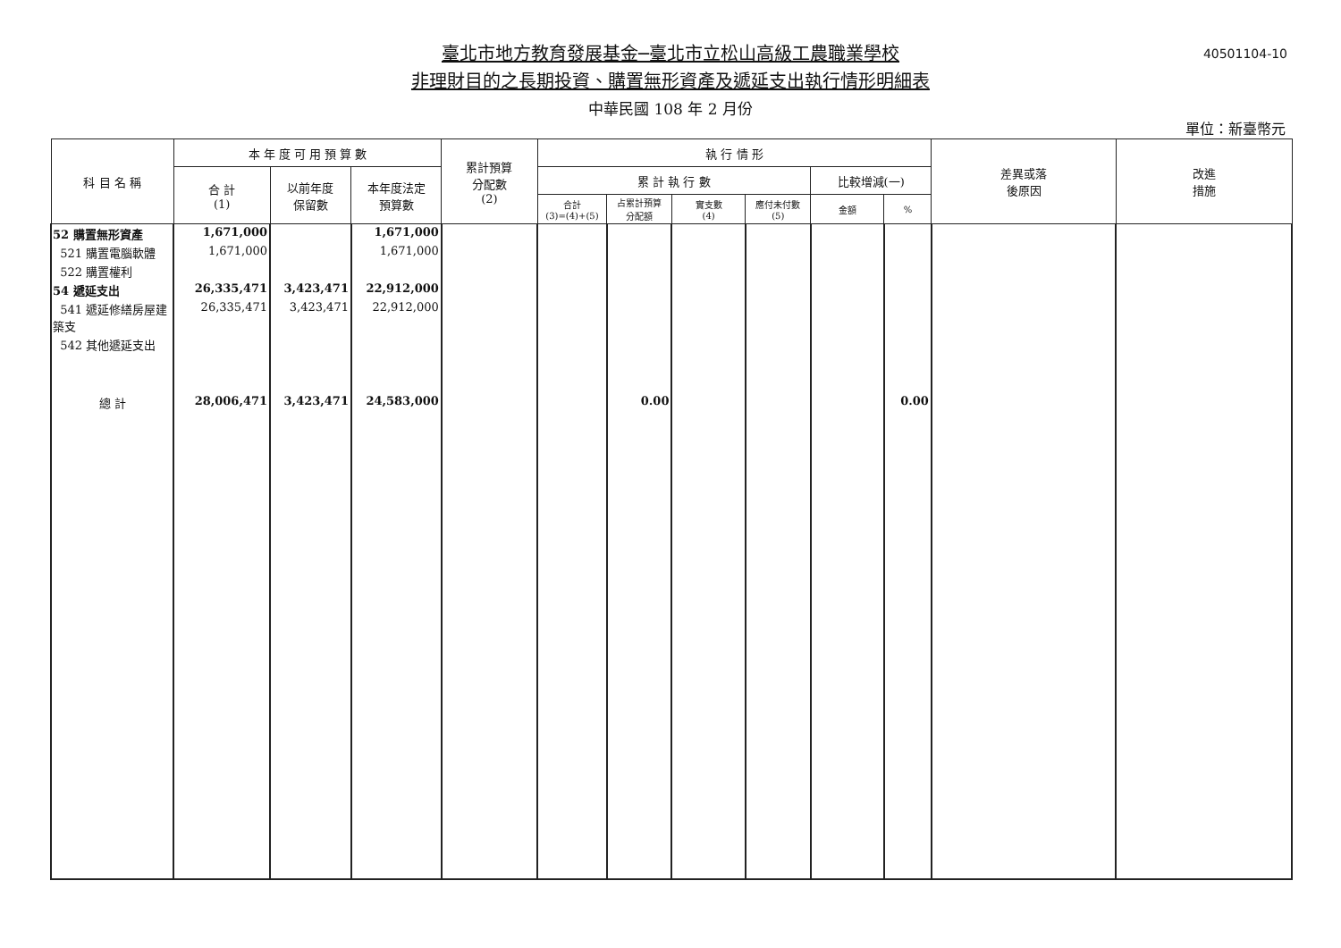40501104-10
臺北市地方教育發展基金─臺北市立松山高級工農職業學校
非理財目的之長期投資、購置無形資產及遞延支出執行情形明細表
中華民國 108 年 2 月份
單位：新臺幣元
| 科 目 名 稱 | 本 年 度 可 用 預 算 數 | | | 累計預算 分配數 (2) | 執 行 情 形 | | | | | | 差異或落 後原因 | 改進 措施 |
| --- | --- | --- | --- | --- | --- | --- | --- | --- | --- | --- | --- | --- |
| | 合 計 (1) | 以前年度 保留數 | 本年度法定 預算數 | | 累 計 執 行 數 | | | | 比較增減(一) | | | |
| | | | | | 合計 (3)=(4)+(5) | 占累計預算 分配額 | 實支數 (4) | 應付未付數 (5) | 金額 | % | | |
| 52 購置無形資產 | 1,671,000 | | 1,671,000 | | | | | | | | | |
| 521 購置電腦軟體 | 1,671,000 | | 1,671,000 | | | | | | | | | |
| 522 購置權利 | | | | | | | | | | | | |
| 54 遞延支出 | 26,335,471 | 3,423,471 | 22,912,000 | | | | | | | | | |
| 541 遞延修繕房屋建築支 | 26,335,471 | 3,423,471 | 22,912,000 | | | | | | | | | |
| 542 其他遞延支出 | | | | | | | | | | | | |
| 總 計 | 28,006,471 | 3,423,471 | 24,583,000 | | | 0.00 | | | | 0.00 | | |